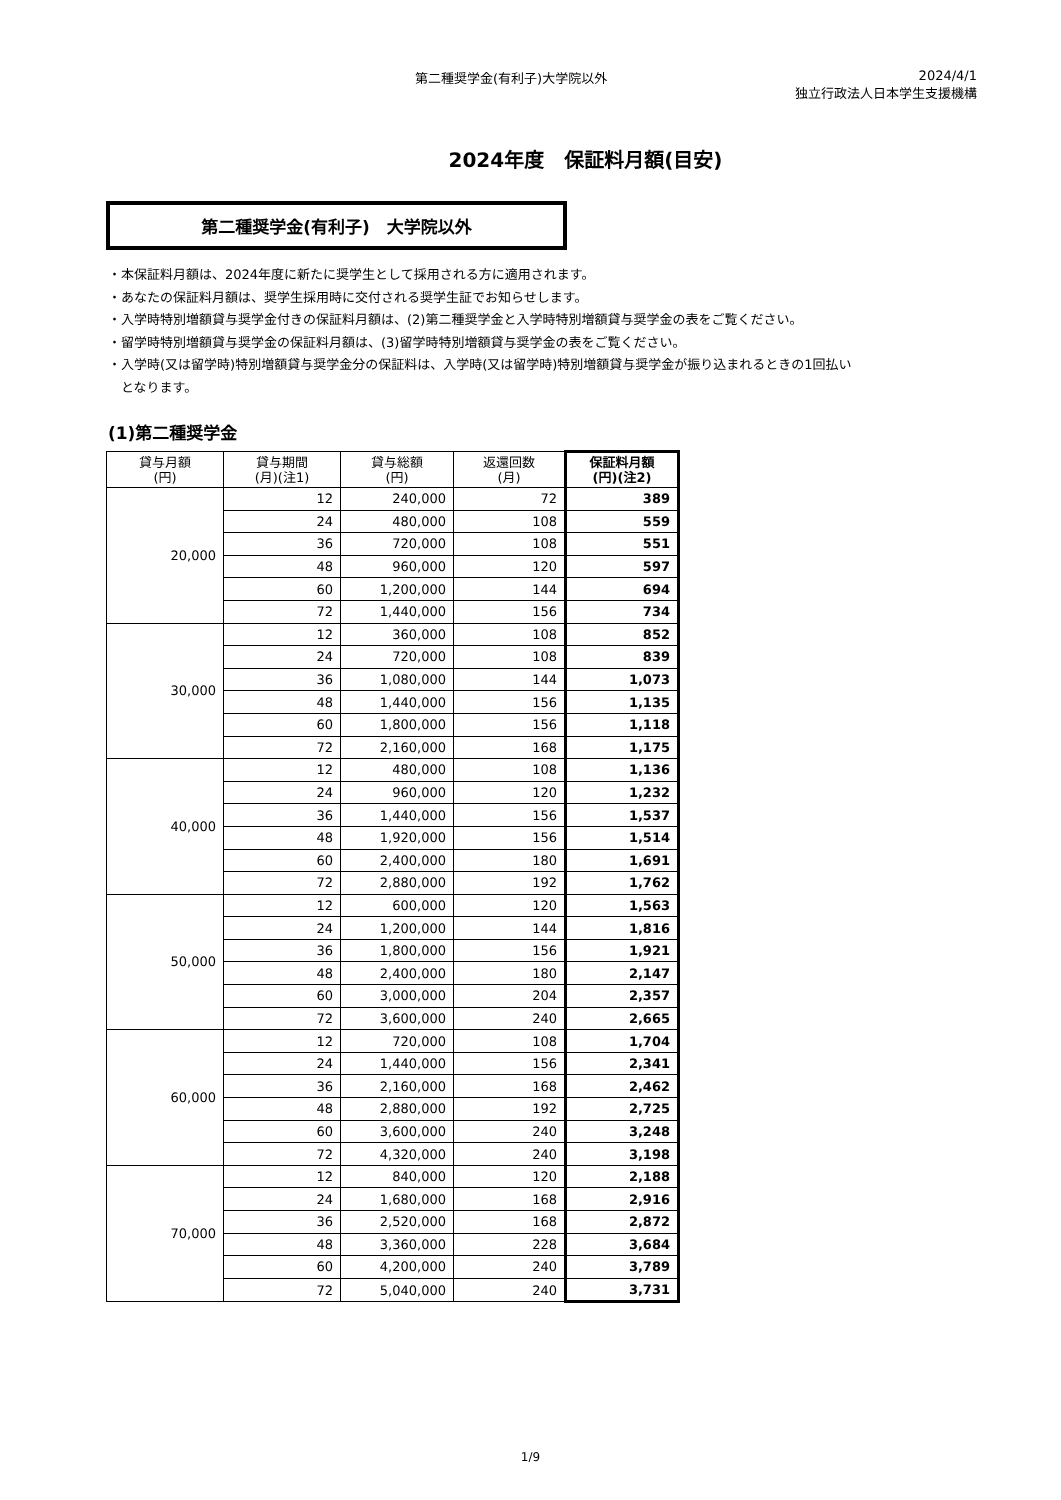第二種奨学金(有利子)大学院以外 2024/4/1
独立行政法人日本学生支援機構
2024年度　保証料月額(目安)
第二種奨学金(有利子)　大学院以外
・本保証料月額は、2024年度に新たに奨学生として採用される方に適用されます。
・あなたの保証料月額は、奨学生採用時に交付される奨学生証でお知らせします。
・入学時特別増額貸与奨学金付きの保証料月額は、(2)第二種奨学金と入学時特別増額貸与奨学金の表をご覧ください。
・留学時特別増額貸与奨学金の保証料月額は、(3)留学時特別増額貸与奨学金の表をご覧ください。
・入学時(又は留学時)特別増額貸与奨学金分の保証料は、入学時(又は留学時)特別増額貸与奨学金が振り込まれるときの1回払い
　となります。
(1)第二種奨学金
| 貸与月額 (円) | 貸与期間 (月)(注1) | 貸与総額 (円) | 返還回数 (月) | 保証料月額 (円)(注2) |
| --- | --- | --- | --- | --- |
| 20,000 | 12 | 240,000 | 72 | 389 |
| | 24 | 480,000 | 108 | 559 |
| | 36 | 720,000 | 108 | 551 |
| | 48 | 960,000 | 120 | 597 |
| | 60 | 1,200,000 | 144 | 694 |
| | 72 | 1,440,000 | 156 | 734 |
| 30,000 | 12 | 360,000 | 108 | 852 |
| | 24 | 720,000 | 108 | 839 |
| | 36 | 1,080,000 | 144 | 1,073 |
| | 48 | 1,440,000 | 156 | 1,135 |
| | 60 | 1,800,000 | 156 | 1,118 |
| | 72 | 2,160,000 | 168 | 1,175 |
| 40,000 | 12 | 480,000 | 108 | 1,136 |
| | 24 | 960,000 | 120 | 1,232 |
| | 36 | 1,440,000 | 156 | 1,537 |
| | 48 | 1,920,000 | 156 | 1,514 |
| | 60 | 2,400,000 | 180 | 1,691 |
| | 72 | 2,880,000 | 192 | 1,762 |
| 50,000 | 12 | 600,000 | 120 | 1,563 |
| | 24 | 1,200,000 | 144 | 1,816 |
| | 36 | 1,800,000 | 156 | 1,921 |
| | 48 | 2,400,000 | 180 | 2,147 |
| | 60 | 3,000,000 | 204 | 2,357 |
| | 72 | 3,600,000 | 240 | 2,665 |
| 60,000 | 12 | 720,000 | 108 | 1,704 |
| | 24 | 1,440,000 | 156 | 2,341 |
| | 36 | 2,160,000 | 168 | 2,462 |
| | 48 | 2,880,000 | 192 | 2,725 |
| | 60 | 3,600,000 | 240 | 3,248 |
| | 72 | 4,320,000 | 240 | 3,198 |
| 70,000 | 12 | 840,000 | 120 | 2,188 |
| | 24 | 1,680,000 | 168 | 2,916 |
| | 36 | 2,520,000 | 168 | 2,872 |
| | 48 | 3,360,000 | 228 | 3,684 |
| | 60 | 4,200,000 | 240 | 3,789 |
| | 72 | 5,040,000 | 240 | 3,731 |
1/9